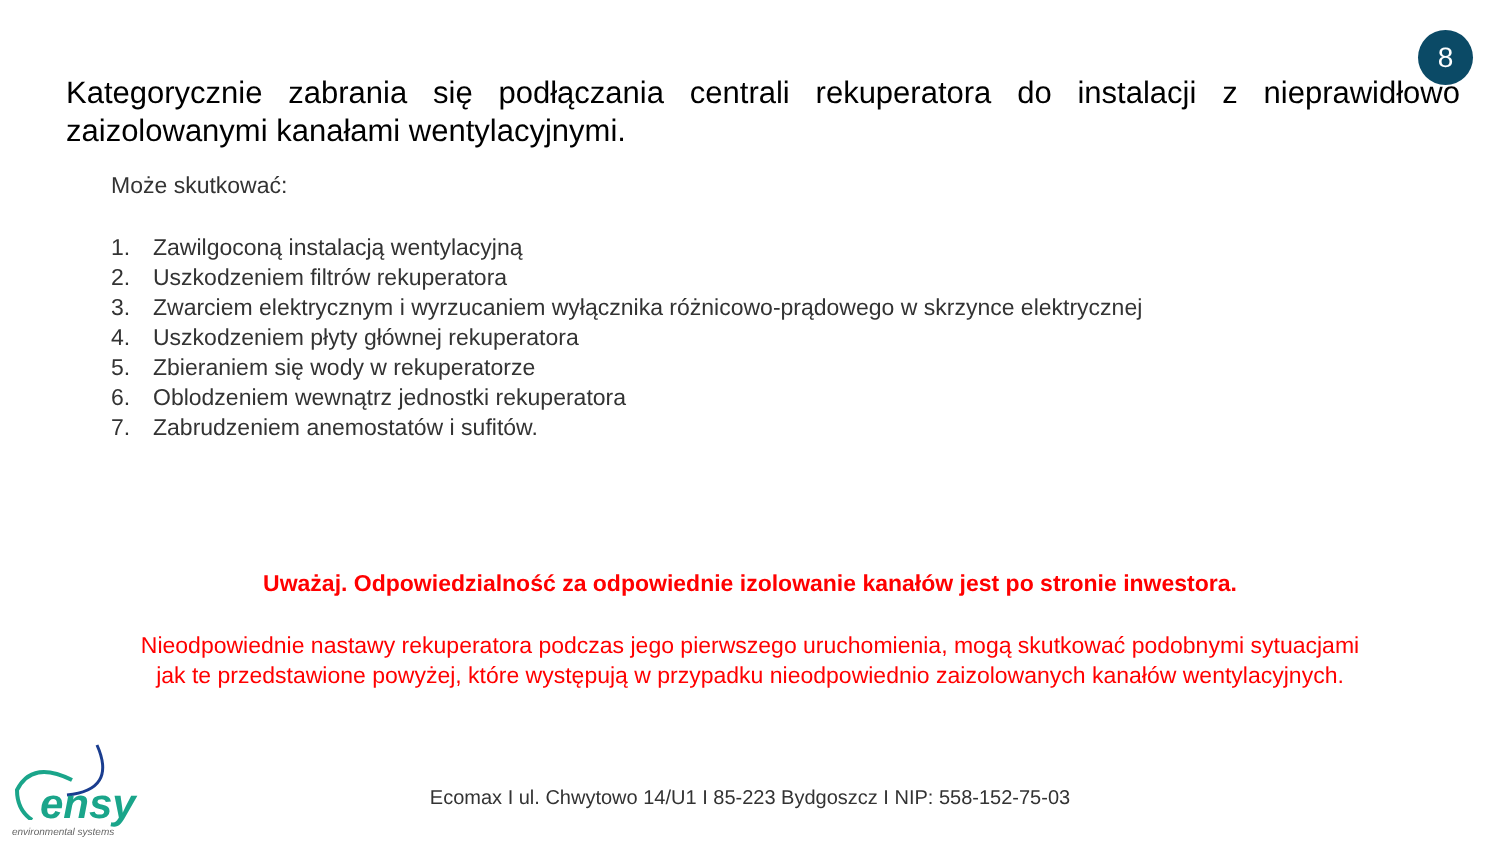8
Kategorycznie zabrania się podłączania centrali rekuperatora do instalacji z nieprawidłowo zaizolowanymi kanałami wentylacyjnymi.
Może skutkować:
1. Zawilgoconą instalacją wentylacyjną
2. Uszkodzeniem filtrów rekuperatora
3. Zwarciem elektrycznym i wyrzucaniem wyłącznika różnicowo-prądowego w skrzynce elektrycznej
4. Uszkodzeniem płyty głównej rekuperatora
5. Zbieraniem się wody w rekuperatorze
6. Oblodzeniem wewnątrz jednostki rekuperatora
7. Zabrudzeniem anemostatów i sufitów.
Uważaj. Odpowiedzialność za odpowiednie izolowanie kanałów jest po stronie inwestora.
Nieodpowiednie nastawy rekuperatora podczas jego pierwszego uruchomienia, mogą skutkować podobnymi sytuacjami jak te przedstawione powyżej, które występują w przypadku nieodpowiednio zaizolowanych kanałów wentylacyjnych.
ensy
environmental systems
Ecomax I ul. Chwytowo 14/U1 I 85-223 Bydgoszcz I NIP: 558-152-75-03